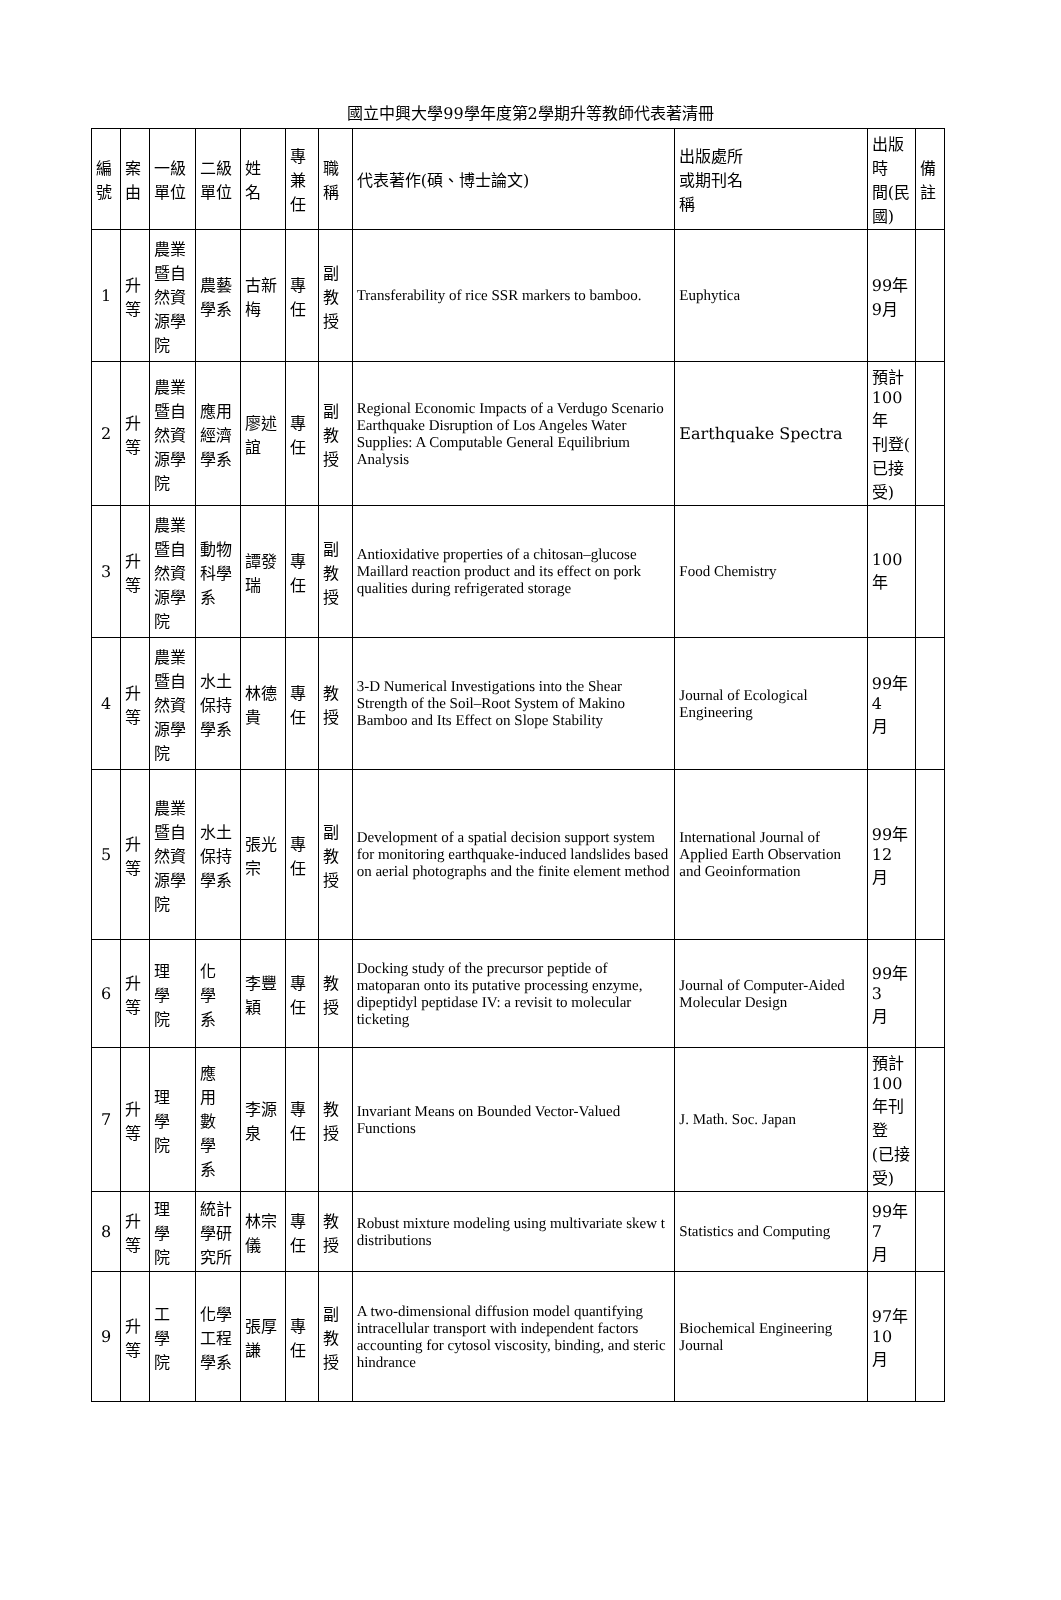國立中興大學99學年度第2學期升等教師代表著清冊
| 編號 | 案由 | 一級 單位 | 二級 單位 | 姓 名 | 專兼任 | 職稱 | 代表著作(碩、博士論文) | 出版處所 或期刊名 稱 | 出版時 間(民 國) | 備註 |
| --- | --- | --- | --- | --- | --- | --- | --- | --- | --- | --- |
| 1 | 升等 | 農業 暨自 然資 源學 院 | 農藝 學系 | 古新梅 | 專任 | 副教授 | Transferability of rice SSR markers to bamboo. | Euphytica | 99年9月 | |
| 2 | 升等 | 農業 暨自 然資 源學 院 | 應用 經濟 學系 | 廖述誼 | 專任 | 副教授 | Regional Economic Impacts of a Verdugo Scenario Earthquake Disruption of Los Angeles Water Supplies: A Computable General Equilibrium Analysis | Earthquake Spectra | 預計 100年 刊登( 已接 受) | |
| 3 | 升等 | 農業 暨自 然資 源學 院 | 動物 科學 系 | 譚發瑞 | 專任 | 副教授 | Antioxidative properties of a chitosan–glucose Maillard reaction product and its effect on pork qualities during refrigerated storage | Food Chemistry | 100年 | |
| 4 | 升等 | 農業 暨自 然資 源學 院 | 水土 保持 學系 | 林德貴 | 專任 | 教授 | 3-D Numerical Investigations into the Shear Strength of the Soil–Root System of Makino Bamboo and Its Effect on Slope Stability | Journal of Ecological Engineering | 99年4 月 | |
| 5 | 升等 | 農業 暨自 然資 源學 院 | 水土 保持 學系 | 張光宗 | 專任 | 副教授 | Development of a spatial decision support system for monitoring earthquake-induced landslides based on aerial photographs and the finite element method | International Journal of Applied Earth Observation and Geoinformation | 99年12 月 | |
| 6 | 升等 | 理 學 院 | 化 學 系 | 李豐穎 | 專任 | 教授 | Docking study of the precursor peptide of matoparan onto its putative processing enzyme, dipeptidyl peptidase IV: a revisit to molecular ticketing | Journal of Computer-Aided Molecular Design | 99年3 月 | |
| 7 | 升等 | 理 學 院 | 應 用 數 學 系 | 李源泉 | 專任 | 教授 | Invariant Means on Bounded Vector-Valued Functions | J. Math. Soc. Japan | 預計100 年刊登 (已接 受) | |
| 8 | 升等 | 理 學 院 | 統計 學研 究所 | 林宗儀 | 專任 | 教授 | Robust mixture modeling using multivariate skew t distributions | Statistics and Computing | 99年7 月 | |
| 9 | 升等 | 工 學 院 | 化學 工程 學系 | 張厚謙 | 專任 | 副教授 | A two-dimensional diffusion model quantifying intracellular transport with independent factors accounting for cytosol viscosity, binding, and steric hindrance | Biochemical Engineering Journal | 97年10 月 | |